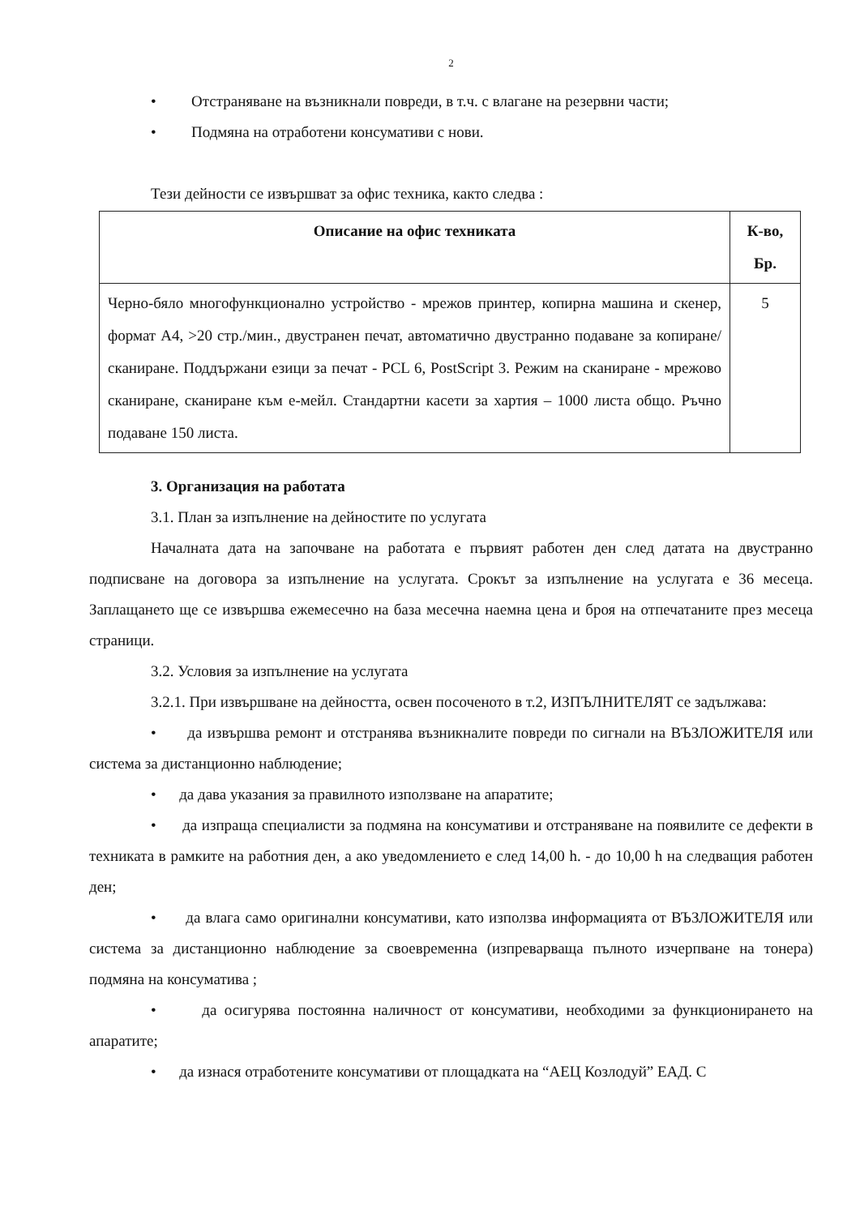2
• Отстраняване на възникнали повреди, в т.ч. с влагане на резервни части;
• Подмяна на отработени консумативи с нови.
Тези дейности се извършват за офис техника, както следва :
| Описание на офис техниката | К-во, Бр. |
| --- | --- |
| Черно-бяло многофункционално устройство - мрежов принтер, копирна машина и скенер, формат А4, >20 стр./мин., двустранен печат, автоматично двустранно подаване за копиране/сканиране. Поддържани езици за печат - PCL 6, PostScript 3. Режим на сканиране - мрежово сканиране, сканиране към е-мейл. Стандартни касети за хартия – 1000 листа общо. Ръчно подаване 150 листа. | 5 |
3. Организация на работата
3.1. План за изпълнение на дейностите по услугата
Началната дата на започване на работата е първият работен ден след датата на двустранно подписване на договора за изпълнение на услугата. Срокът за изпълнение на услугата е 36 месеца. Заплащането ще се извършва ежемесечно на база месечна наемна цена и броя на отпечатаните през месеца страници.
3.2. Условия за изпълнение на услугата
3.2.1. При извършване на дейността, освен посоченото в т.2, ИЗПЪЛНИТЕЛЯТ се задължава:
• да извършва ремонт и отстранява възникналите повреди по сигнали на ВЪЗЛОЖИТЕЛЯ или система за дистанционно наблюдение;
• да дава указания за правилното използване на апаратите;
• да изпраща специалисти за подмяна на консумативи и отстраняване на появилите се дефекти в техниката в рамките на работния ден, а ако уведомлението е след 14,00 h. - до 10,00 h на следващия работен ден;
• да влага само оригинални консумативи, като използва информацията от ВЪЗЛОЖИТЕЛЯ или система за дистанционно наблюдение за своевременна (изпреварваща пълното изчерпване на тонера) подмяна на консуматива ;
• да осигурява постоянна наличност от консумативи, необходими за функционирането на апаратите;
• да изнася отработените консумативи от площадката на “АЕЦ Козлодуй” ЕАД. С